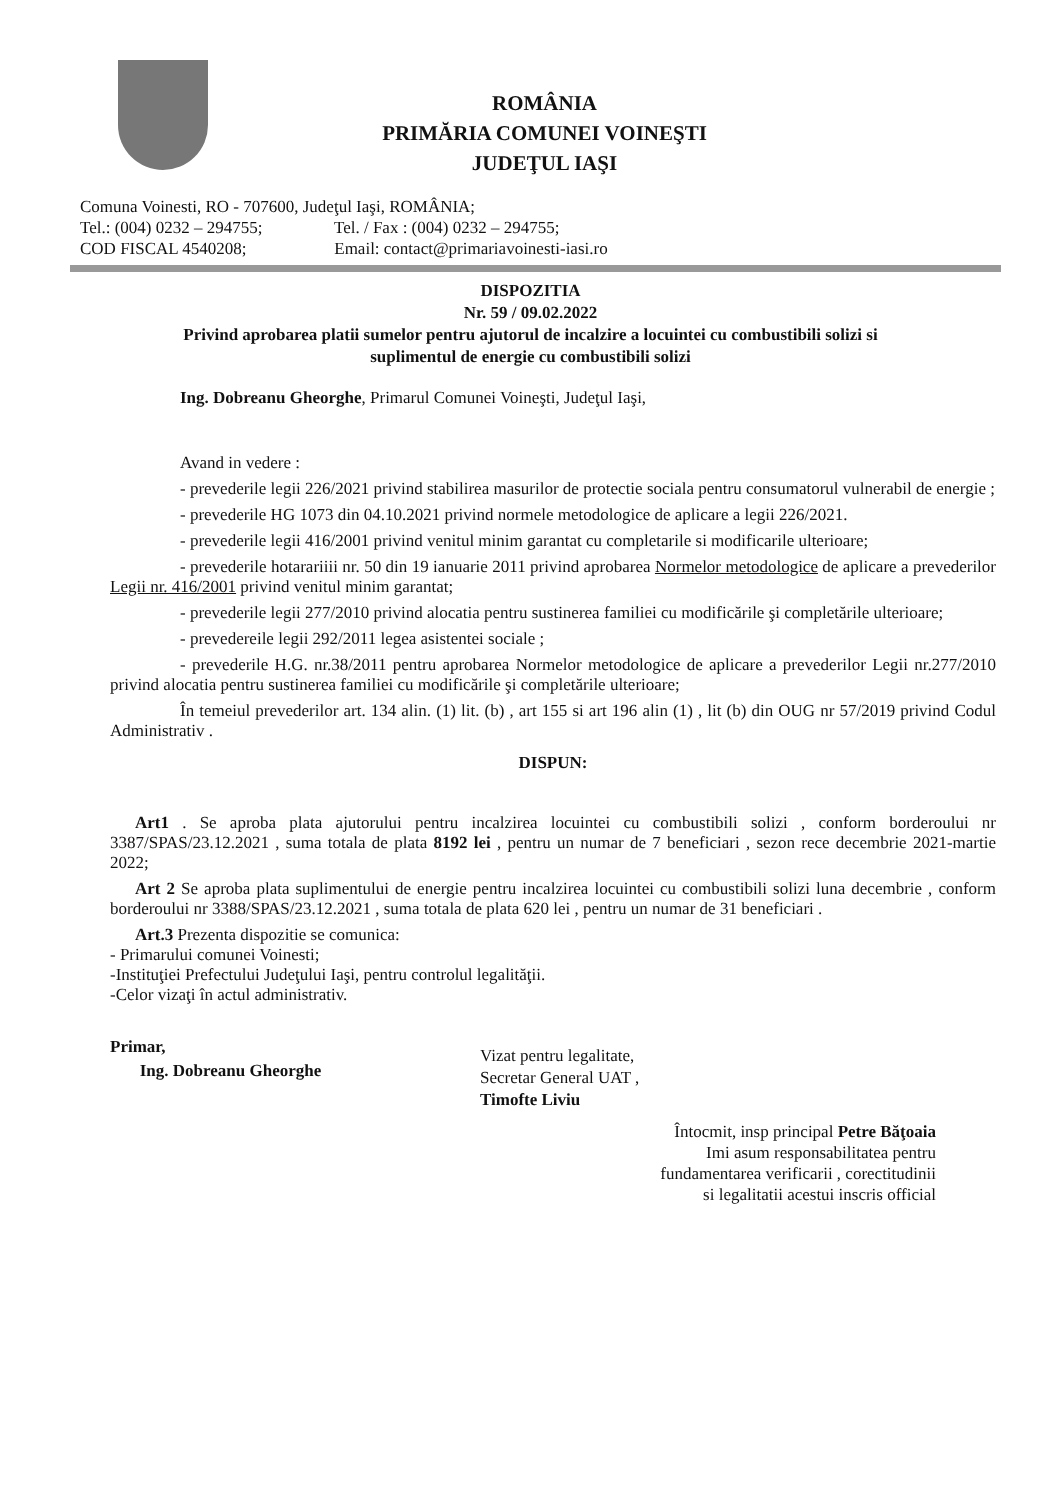ROMÂNIA
PRIMĂRIA COMUNEI VOINEŞTI
JUDEŢUL IAŞI
Comuna Voinesti, RO - 707600, Judeţul Iaşi, ROMÂNIA;
Tel.: (004) 0232 – 294755; Tel. / Fax : (004) 0232 – 294755;
COD FISCAL 4540208; Email: contact@primariavoinesti-iasi.ro
DISPOZITIA
Nr. 59 / 09.02.2022
Privind aprobarea platii sumelor pentru ajutorul de incalzire a locuintei cu combustibili solizi si
suplimentul de energie cu combustibili solizi
Ing. Dobreanu Gheorghe, Primarul Comunei Voineşti, Judeţul Iaşi,
Avand in vedere :
- prevederile legii 226/2021 privind stabilirea masurilor de protectie sociala pentru consumatorul vulnerabil de energie ;
- prevederile HG 1073 din 04.10.2021 privind normele metodologice de aplicare a legii 226/2021.
- prevederile legii 416/2001 privind venitul minim garantat cu completarile si modificarile ulterioare;
- prevederile hotarariiii nr. 50 din 19 ianuarie 2011 privind aprobarea Normelor metodologice de aplicare a prevederilor Legii nr. 416/2001 privind venitul minim garantat;
- prevederile legii 277/2010 privind alocatia pentru sustinerea familiei cu modificările şi completările ulterioare;
- prevedereile legii 292/2011 legea asistentei sociale ;
- prevederile H.G. nr.38/2011 pentru aprobarea Normelor metodologice de aplicare a prevederilor Legii nr.277/2010 privind alocatia pentru sustinerea familiei cu modificările şi completările ulterioare;
În temeiul prevederilor art. 134 alin. (1) lit. (b) , art 155 si art 196 alin (1) , lit (b) din OUG nr 57/2019 privind Codul Administrativ .
DISPUN:
Art1 . Se aproba plata ajutorului pentru incalzirea locuintei cu combustibili solizi , conform borderoului nr 3387/SPAS/23.12.2021 , suma totala de plata 8192 lei , pentru un numar de 7 beneficiari , sezon rece decembrie 2021-martie 2022;
Art 2 Se aproba plata suplimentului de energie pentru incalzirea locuintei cu combustibili solizi luna decembrie , conform borderoului nr 3388/SPAS/23.12.2021 , suma totala de plata 620 lei , pentru un numar de 31 beneficiari .
Art.3 Prezenta dispozitie se comunica:
- Primarului comunei Voinesti;
-Instituţiei Prefectului Judeţului Iaşi, pentru controlul legalităţii.
-Celor vizaţi în actul administrativ.
Primar,
Ing. Dobreanu Gheorghe
Vizat pentru legalitate,
Secretar General UAT ,
Timofte Liviu
Întocmit, insp principal Petre Băţoaia
Imi asum responsabilitatea pentru
fundamentarea verificarii , corectitudinii
si legalitatii acestui inscris official